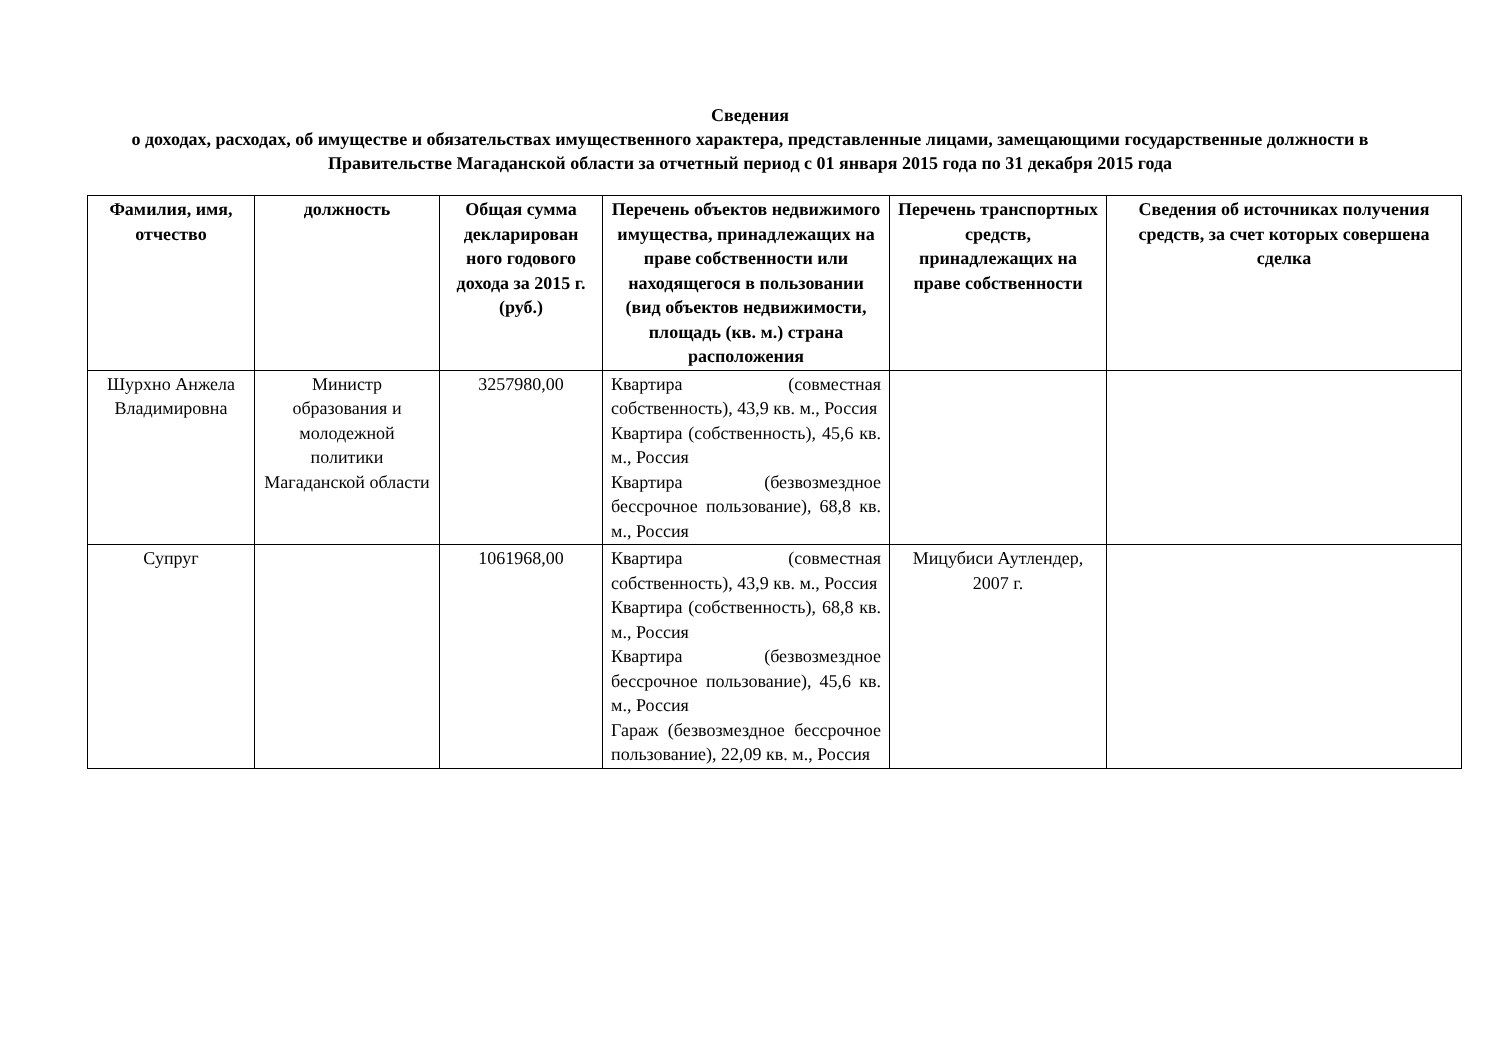Сведения
о доходах, расходах, об имуществе и обязательствах имущественного характера, представленные лицами, замещающими государственные должности в Правительстве Магаданской области за отчетный период с 01 января 2015 года по 31 декабря 2015 года
| Фамилия, имя, отчество | должность | Общая сумма декларирован ного годового дохода за 2015 г. (руб.) | Перечень объектов недвижимого имущества, принадлежащих на праве собственности или находящегося в пользовании (вид объектов недвижимости, площадь (кв. м.) страна расположения | Перечень транспортных средств, принадлежащих на праве собственности | Сведения об источниках получения средств, за счет которых совершена сделка |
| --- | --- | --- | --- | --- | --- |
| Шурхно Анжела Владимировна | Министр образования и молодежной политики Магаданской области | 3257980,00 | Квартира (совместная собственность), 43,9 кв. м., Россия Квартира (собственность), 45,6 кв. м., Россия Квартира (безвозмездное бессрочное пользование), 68,8 кв. м., Россия | | |
| Супруг | | 1061968,00 | Квартира (совместная собственность), 43,9 кв. м., Россия Квартира (собственность), 68,8 кв. м., Россия Квартира (безвозмездное бессрочное пользование), 45,6 кв. м., Россия Гараж (безвозмездное бессрочное пользование), 22,09 кв. м., Россия | Мицубиси Аутлендер, 2007 г. | |